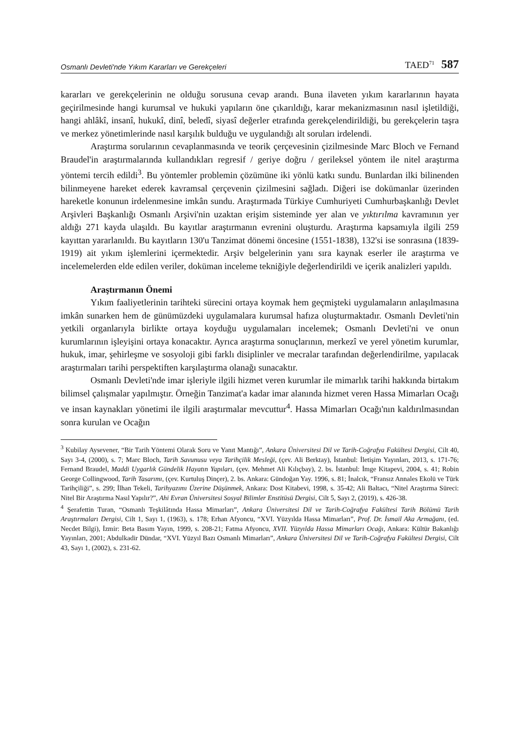Osmanlı Devleti'nde Yıkım Kararları ve Gerekçeleri TAED<sup>71</sup> 587
kararları ve gerekçelerinin ne olduğu sorusuna cevap arandı. Buna ilaveten yıkım kararlarının hayata geçirilmesinde hangi kurumsal ve hukuki yapıların öne çıkarıldığı, karar mekanizmasının nasıl işletildiği, hangi ahlâkî, insanî, hukukî, dinî, beledî, siyasî değerler etrafında gerekçelendirildiği, bu gerekçelerin taşra ve merkez yönetimlerinde nasıl karşılık bulduğu ve uygulandığı alt soruları irdelendi.
Araştırma sorularının cevaplanmasında ve teorik çerçevesinin çizilmesinde Marc Bloch ve Fernand Braudel'in araştırmalarında kullandıkları regresif / geriye doğru / gerileksel yöntem ile nitel araştırma yöntemi tercih edildi<sup>3</sup>. Bu yöntemler problemin çözümüne iki yönlü katkı sundu. Bunlardan ilki bilinenden bilinmeyene hareket ederek kavramsal çerçevenin çizilmesini sağladı. Diğeri ise dokümanlar üzerinden hareketle konunun irdelenmesine imkân sundu. Araştırmada Türkiye Cumhuriyeti Cumhurbaşkanlığı Devlet Arşivleri Başkanlığı Osmanlı Arşivi'nin uzaktan erişim sisteminde yer alan ve yıktırılma kavramının yer aldığı 271 kayda ulaşıldı. Bu kayıtlar araştırmanın evrenini oluşturdu. Araştırma kapsamıyla ilgili 259 kayıttan yararlanıldı. Bu kayıtların 130'u Tanzimat dönemi öncesine (1551-1838), 132'si ise sonrasına (1839-1919) ait yıkım işlemlerini içermektedir. Arşiv belgelerinin yanı sıra kaynak eserler ile araştırma ve incelemelerden elde edilen veriler, doküman inceleme tekniğiyle değerlendirildi ve içerik analizleri yapıldı.
Araştırmanın Önemi
Yıkım faaliyetlerinin tarihteki sürecini ortaya koymak hem geçmişteki uygulamaların anlaşılmasına imkân sunarken hem de günümüzdeki uygulamalara kurumsal hafıza oluşturmaktadır. Osmanlı Devleti'nin yetkili organlarıyla birlikte ortaya koyduğu uygulamaları incelemek; Osmanlı Devleti'ni ve onun kurumlarının işleyişini ortaya konacaktır. Ayrıca araştırma sonuçlarının, merkezî ve yerel yönetim kurumlar, hukuk, imar, şehirleşme ve sosyoloji gibi farklı disiplinler ve mecralar tarafından değerlendirilme, yapılacak araştırmaları tarihi perspektiften karşılaştırma olanağı sunacaktır.
Osmanlı Devleti'nde imar işleriyle ilgili hizmet veren kurumlar ile mimarlık tarihi hakkında birtakım bilimsel çalışmalar yapılmıştır. Örneğin Tanzimat'a kadar imar alanında hizmet veren Hassa Mimarları Ocağı ve insan kaynakları yönetimi ile ilgili araştırmalar mevcuttur<sup>4</sup>. Hassa Mimarları Ocağı'nın kaldırılmasından sonra kurulan ve Ocağın
<sup>3</sup> Kubilay Aysevener, “Bir Tarih Yöntemi Olarak Soru ve Yanıt Mantığı”, Ankara Üniversitesi Dil ve Tarih-Coğrafya Fakültesi Dergisi, Cilt 40, Sayı 3-4, (2000), s. 7; Marc Bloch, Tarih Savunusu veya Tarihçilik Mesleği, (çev. Ali Berktay), İstanbul: İletişim Yayınları, 2013, s. 171-76; Fernand Braudel, Maddi Uygarlık Gündelik Hayatın Yapıları, (çev. Mehmet Ali Kılıçbay), 2. bs. İstanbul: İmge Kitapevi, 2004, s. 41; Robin George Collingwood, Tarih Tasarımı, (çev. Kurtuluş Dinçer), 2. bs. Ankara: Gündoğan Yay. 1996, s. 81; İnalcık, “Fransız Annales Ekolü ve Türk Tarihçiliği”, s. 299; İlhan Tekeli, Tarihyazımı Üzerine Düşünmek, Ankara: Dost Kitabevi, 1998, s. 35-42; Ali Baltacı, “Nitel Araştırma Süreci: Nitel Bir Araştırma Nasıl Yapılır?”, Ahi Evran Üniversitesi Sosyal Bilimler Enstitüsü Dergisi, Cilt 5, Sayı 2, (2019), s. 426-38.
<sup>4</sup> Şerafettin Turan, “Osmanlı Teşkilâtında Hassa Mimarları”, Ankara Üniversitesi Dil ve Tarih-Coğrafya Fakültesi Tarih Bölümü Tarih Araştırmaları Dergisi, Cilt 1, Sayı 1, (1963), s. 178; Erhan Afyoncu, “XVI. Yüzyılda Hassa Mimarları”, Prof. Dr. İsmail Aka Armağanı, (ed. Necdet Bilgi), İzmir: Beta Basım Yayın, 1999, s. 208-21; Fatma Afyoncu, XVII. Yüzyılda Hassa Mimarları Ocağı, Ankara: Kültür Bakanlığı Yayınları, 2001; Abdulkadir Dündar, “XVI. Yüzyıl Bazı Osmanlı Mimarları”, Ankara Üniversitesi Dil ve Tarih-Coğrafya Fakültesi Dergisi, Cilt 43, Sayı 1, (2002), s. 231-62.